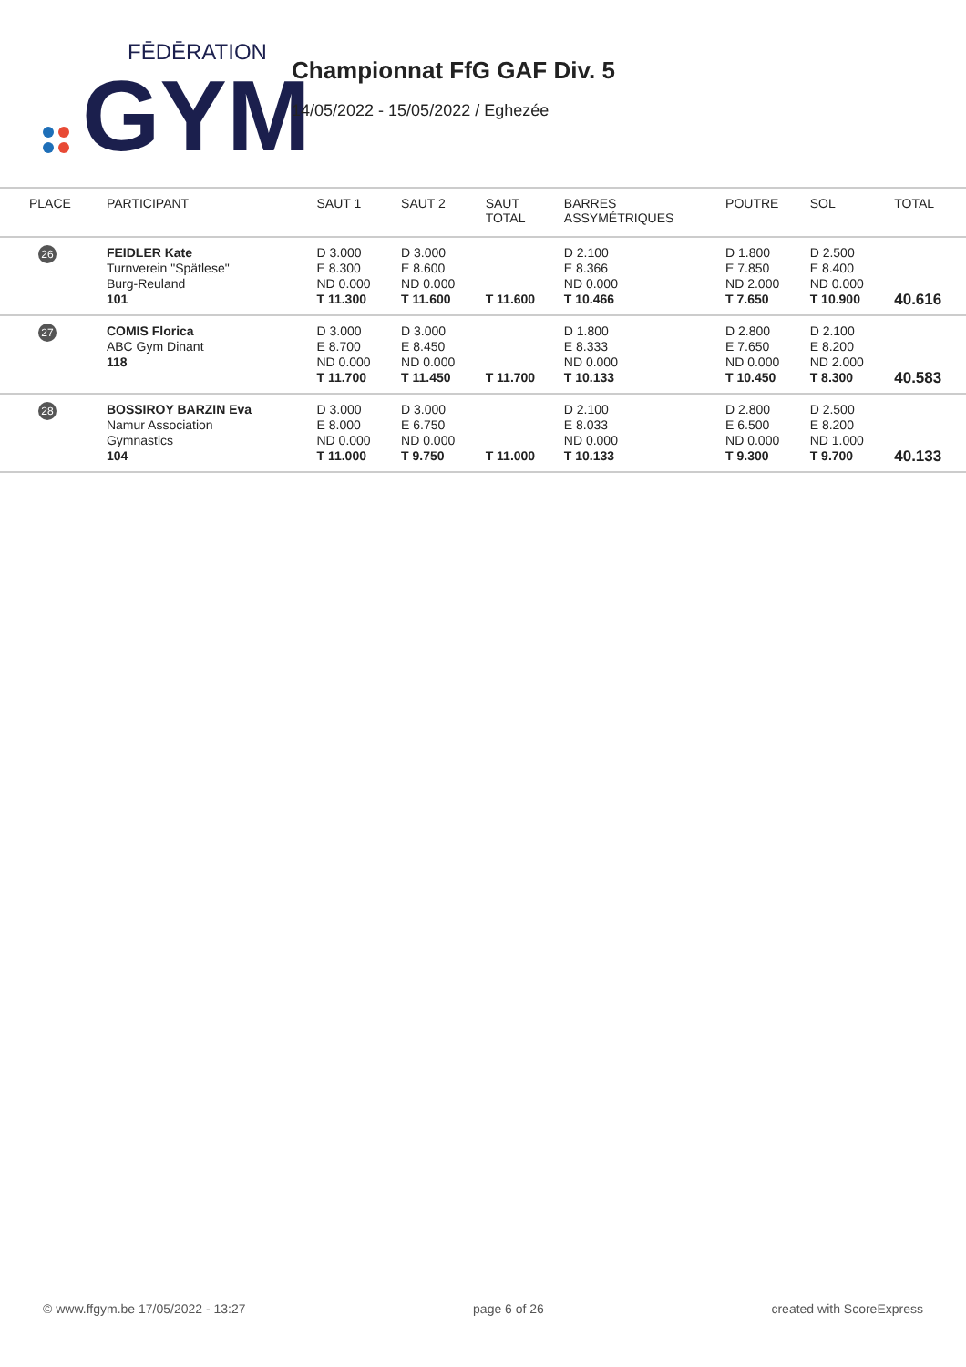FĒDĒRATION
GYM
Championnat FfG GAF Div. 5
14/05/2022 - 15/05/2022 / Eghezée
| PLACE | PARTICIPANT | SAUT 1 | SAUT 2 | SAUT TOTAL | BARRES ASSYMÉTRIQUES | POUTRE | SOL | TOTAL |
| --- | --- | --- | --- | --- | --- | --- | --- | --- |
| 26 | FEIDLER Kate Turnverein "Spätlese" Burg-Reuland 101 | D 3.000 E 8.300 ND 0.000 T 11.300 | D 3.000 E 8.600 ND 0.000 T 11.600 | T 11.600 | D 2.100 E 8.366 ND 0.000 T 10.466 | D 1.800 E 7.850 ND 2.000 T 7.650 | D 2.500 E 8.400 ND 0.000 T 10.900 | 40.616 |
| 27 | COMIS Florica ABC Gym Dinant 118 | D 3.000 E 8.700 ND 0.000 T 11.700 | D 3.000 E 8.450 ND 0.000 T 11.450 | T 11.700 | D 1.800 E 8.333 ND 0.000 T 10.133 | D 2.800 E 7.650 ND 0.000 T 10.450 | D 2.100 E 8.200 ND 2.000 T 8.300 | 40.583 |
| 28 | BOSSIROY BARZIN Eva Namur Association Gymnastics 104 | D 3.000 E 8.000 ND 0.000 T 11.000 | D 3.000 E 6.750 ND 0.000 T 9.750 | T 11.000 | D 2.100 E 8.033 ND 0.000 T 10.133 | D 2.800 E 6.500 ND 0.000 T 9.300 | D 2.500 E 8.200 ND 1.000 T 9.700 | 40.133 |
© www.ffgym.be 17/05/2022 - 13:27 page 6 of 26 created with ScoreExpress